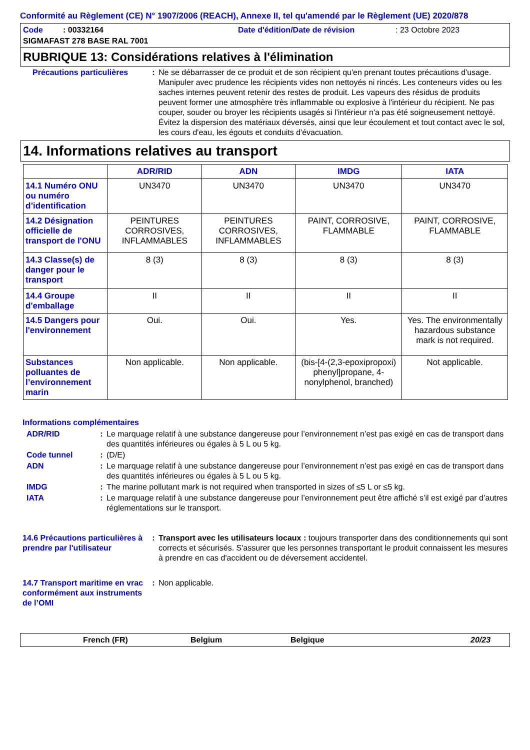Conformité au Règlement (CE) N° 1907/2006 (REACH), Annexe II, tel qu'amendé par le Règlement (UE) 2020/878
Code : 00332164 Date d'édition/Date de révision : 23 Octobre 2023
SIGMAFAST 278 BASE RAL 7001
RUBRIQUE 13: Considérations relatives à l'élimination
Précautions particulières
: Ne se débarrasser de ce produit et de son récipient qu'en prenant toutes précautions d'usage. Manipuler avec prudence les récipients vides non nettoyés ni rincés. Les conteneurs vides ou les saches internes peuvent retenir des restes de produit. Les vapeurs des résidus de produits peuvent former une atmosphère très inflammable ou explosive à l'intérieur du récipient. Ne pas couper, souder ou broyer les récipients usagés si l'intérieur n'a pas été soigneusement nettoyé. Évitez la dispersion des matériaux déversés, ainsi que leur écoulement et tout contact avec le sol, les cours d'eau, les égouts et conduits d'évacuation.
14. Informations relatives au transport
| | ADR/RID | ADN | IMDG | IATA |
| --- | --- | --- | --- | --- |
| 14.1 Numéro ONU ou numéro d’identification | UN3470 | UN3470 | UN3470 | UN3470 |
| 14.2 Désignation officielle de transport de l'ONU | PEINTURES CORROSIVES, INFLAMMABLES | PEINTURES CORROSIVES, INFLAMMABLES | PAINT, CORROSIVE, FLAMMABLE | PAINT, CORROSIVE, FLAMMABLE |
| 14.3 Classe(s) de danger pour le transport | 8 (3) | 8 (3) | 8 (3) | 8 (3) |
| 14.4 Groupe d'emballage | II | II | II | II |
| 14.5 Dangers pour l'environnement | Oui. | Oui. | Yes. | Yes. The environmentally hazardous substance mark is not required. |
| Substances polluantes de l’environnement marin | Non applicable. | Non applicable. | (bis-[4-(2,3-epoxipropoxi) phenyl]propane, 4-nonylphenol, branched) | Not applicable. |
Informations complémentaires
ADR/RID : Le marquage relatif à une substance dangereuse pour l’environnement n’est pas exigé en cas de transport dans des quantités inférieures ou égales à 5 L ou 5 kg.
Code tunnel : (D/E)
ADN : Le marquage relatif à une substance dangereuse pour l’environnement n’est pas exigé en cas de transport dans des quantités inférieures ou égales à 5 L ou 5 kg.
IMDG : The marine pollutant mark is not required when transported in sizes of ≤5 L or ≤5 kg.
IATA : Le marquage relatif à une substance dangereuse pour l’environnement peut être affiché s’il est exigé par d’autres réglementations sur le transport.
14.6 Précautions particulières à prendre par l'utilisateur
: Transport avec les utilisateurs locaux : toujours transporter dans des conditionnements qui sont corrects et sécurisés. S'assurer que les personnes transportant le produit connaissent les mesures à prendre en cas d'accident ou de déversement accidentel.
14.7 Transport maritime en vrac conformément aux instruments de l’OMI
: Non applicable.
French (FR) Belgium Belgique 20/23